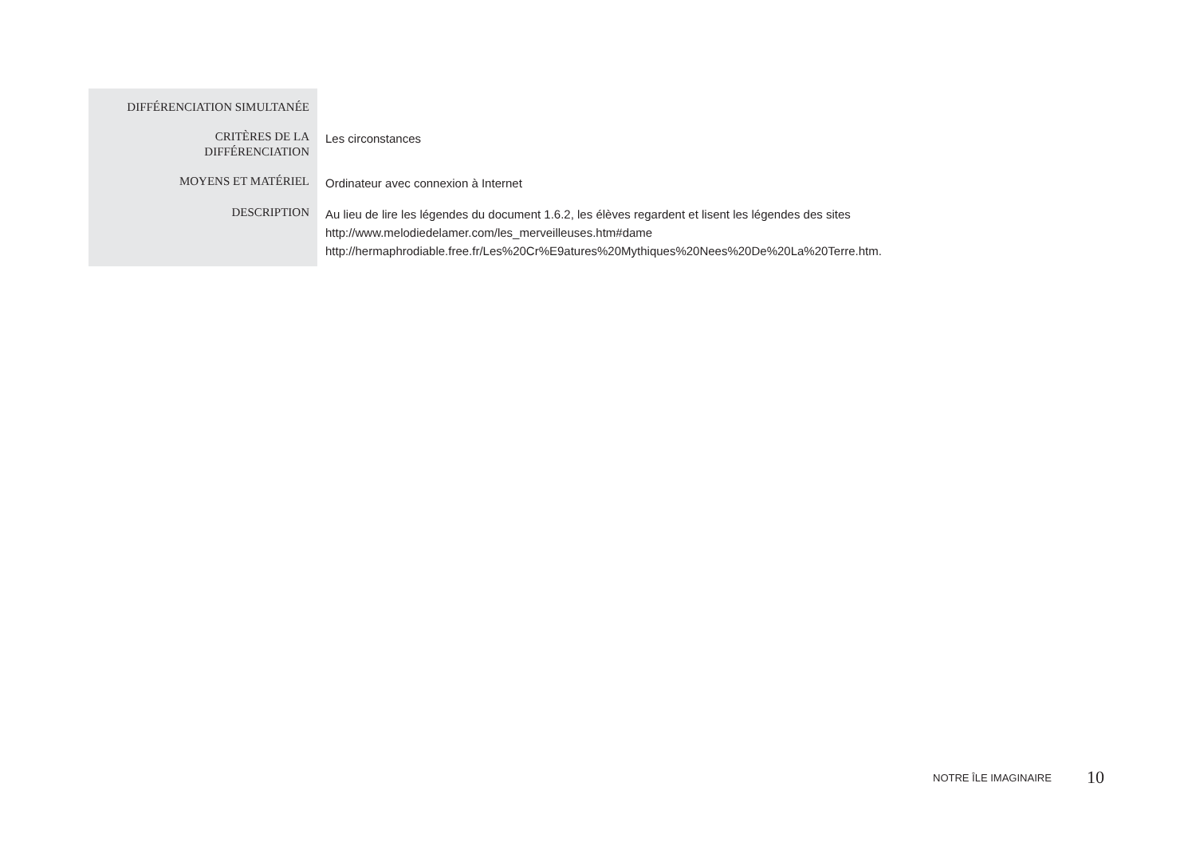| DIFFÉRENCIATION SIMULTANÉE | |
| CRITÈRES DE LA DIFFÉRENCIATION | Les circonstances |
| MOYENS ET MATÉRIEL | Ordinateur avec connexion à Internet |
| DESCRIPTION | Au lieu de lire les légendes du document 1.6.2, les élèves regardent et lisent les légendes des sites http://www.melodiedelamer.com/les_merveilleuses.htm#dame http://hermaphrodiable.free.fr/Les%20Cr%E9atures%20Mythiques%20Nees%20De%20La%20Terre.htm. |
NOTRE ÎLE IMAGINAIRE 10